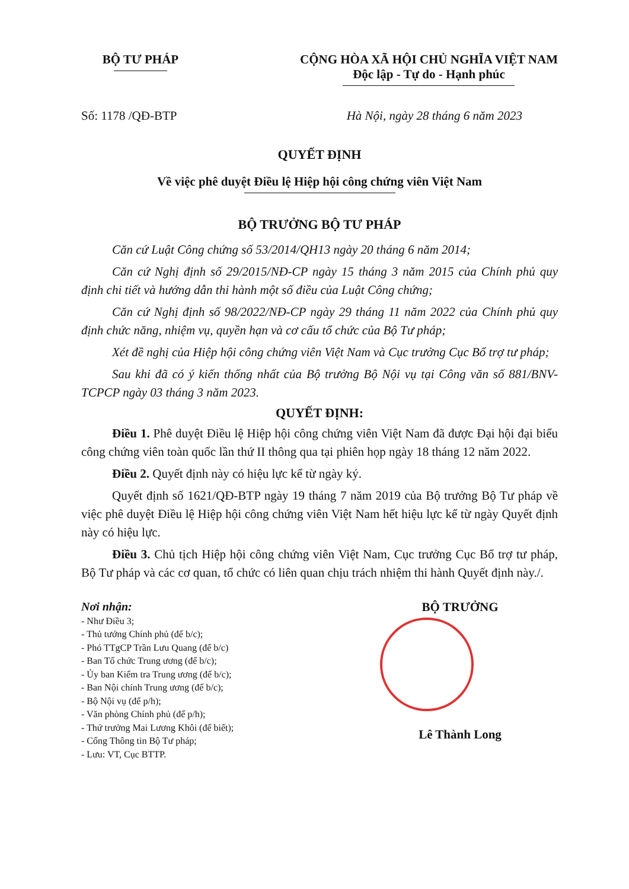BỘ TƯ PHÁP CỘNG HÒA XÃ HỘI CHỦ NGHĨA VIỆT NAM
Độc lập - Tự do - Hạnh phúc
Số: 1178 /QĐ-BTP Hà Nội, ngày 28 tháng 6 năm 2023
QUYẾT ĐỊNH
Về việc phê duyệt Điều lệ Hiệp hội công chứng viên Việt Nam
BỘ TRƯỞNG BỘ TƯ PHÁP
Căn cứ Luật Công chứng số 53/2014/QH13 ngày 20 tháng 6 năm 2014;
Căn cứ Nghị định số 29/2015/NĐ-CP ngày 15 tháng 3 năm 2015 của Chính phủ quy định chi tiết và hướng dẫn thi hành một số điều của Luật Công chứng;
Căn cứ Nghị định số 98/2022/NĐ-CP ngày 29 tháng 11 năm 2022 của Chính phủ quy định chức năng, nhiệm vụ, quyền hạn và cơ cấu tổ chức của Bộ Tư pháp;
Xét đề nghị của Hiệp hội công chứng viên Việt Nam và Cục trưởng Cục Bổ trợ tư pháp;
Sau khi đã có ý kiến thống nhất của Bộ trưởng Bộ Nội vụ tại Công văn số 881/BNV-TCPCP ngày 03 tháng 3 năm 2023.
QUYẾT ĐỊNH:
Điều 1. Phê duyệt Điều lệ Hiệp hội công chứng viên Việt Nam đã được Đại hội đại biểu công chứng viên toàn quốc lần thứ II thông qua tại phiên họp ngày 18 tháng 12 năm 2022.
Điều 2. Quyết định này có hiệu lực kể từ ngày ký.
Quyết định số 1621/QĐ-BTP ngày 19 tháng 7 năm 2019 của Bộ trưởng Bộ Tư pháp về việc phê duyệt Điều lệ Hiệp hội công chứng viên Việt Nam hết hiệu lực kể từ ngày Quyết định này có hiệu lực.
Điều 3. Chủ tịch Hiệp hội công chứng viên Việt Nam, Cục trưởng Cục Bổ trợ tư pháp, Bộ Tư pháp và các cơ quan, tổ chức có liên quan chịu trách nhiệm thi hành Quyết định này./.
Nơi nhận:
- Như Điều 3;
- Thủ tướng Chính phủ (để b/c);
- Phó TTgCP Trần Lưu Quang (để b/c)
- Ban Tổ chức Trung ương (để b/c);
- Ủy ban Kiểm tra Trung ương (để b/c);
- Ban Nội chính Trung ương (để b/c);
- Bộ Nội vụ (để p/h);
- Văn phòng Chính phủ (để p/h);
- Thứ trưởng Mai Lương Khôi (để biết);
- Cổng Thông tin Bộ Tư pháp;
- Lưu: VT, Cục BTTP.
BỘ TRƯỞNG
Lê Thành Long